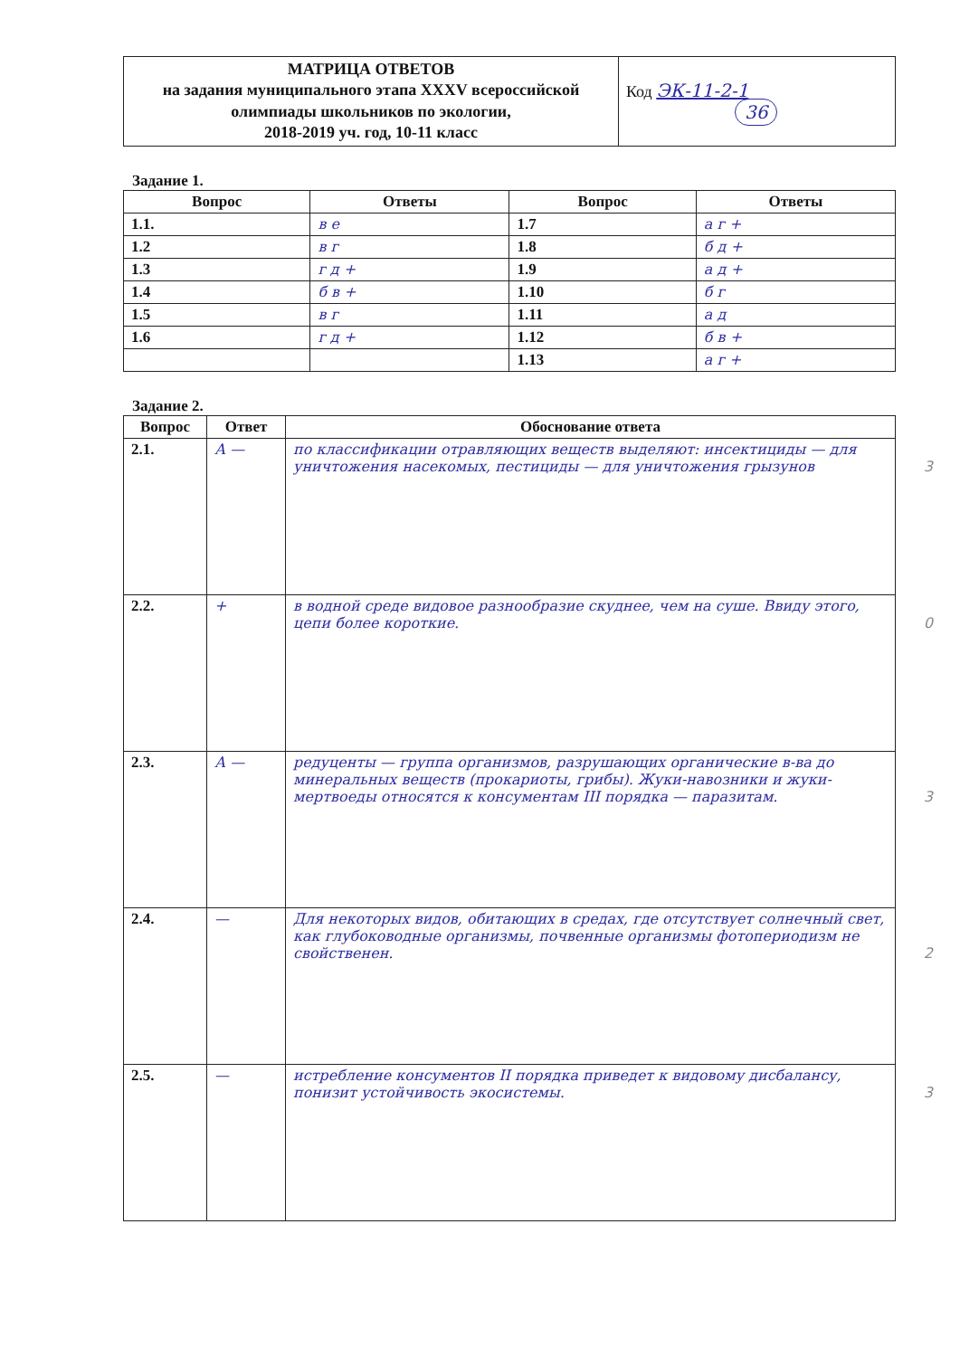| МАТРИЦА ОТВЕТОВ на задания муниципального этапа XXXV всероссийской олимпиады школьников по экологии, 2018-2019 уч. год, 10-11 класс | Код ЭК-11-2-1 36 |
Задание 1.
| Вопрос | Ответы | Вопрос | Ответы |
| --- | --- | --- | --- |
| 1.1. | в е | 1.7 | а г + |
| 1.2 | в г | 1.8 | б д + |
| 1.3 | г д + | 1.9 | а д + |
| 1.4 | б в + | 1.10 | б г |
| 1.5 | в г | 1.11 | а д |
| 1.6 | г д + | 1.12 | б в + |
| | | 1.13 | а г + |
Задание 2.
| Вопрос | Ответ | Обоснование ответа |
| --- | --- | --- |
| 2.1. | А — | по классификации отравляющих веществ выделяют: инсектициды — для уничтожения насекомых, пестициды — для уничтожения грызунов 3 |
| 2.2. | + | в водной среде видовое разнообразие скуднее, чем на суше. Ввиду этого, цепи более короткие. 0 |
| 2.3. | А — | редуценты — группа организмов, разрушающих органические в-ва до минеральных веществ (прокариоты, грибы). Жуки-навозники и жуки-мертвоеды относятся к консументам III порядка — паразитам. 3 |
| 2.4. | — | Для некоторых видов, обитающих в средах, где отсутствует солнечный свет, как глубоководные организмы, почвенные организмы фотопериодизм не свойственен. 2 |
| 2.5. | — | истребление консументов II порядка приведет к видовому дисбалансу, понизит устойчивость экосистемы. 3 |